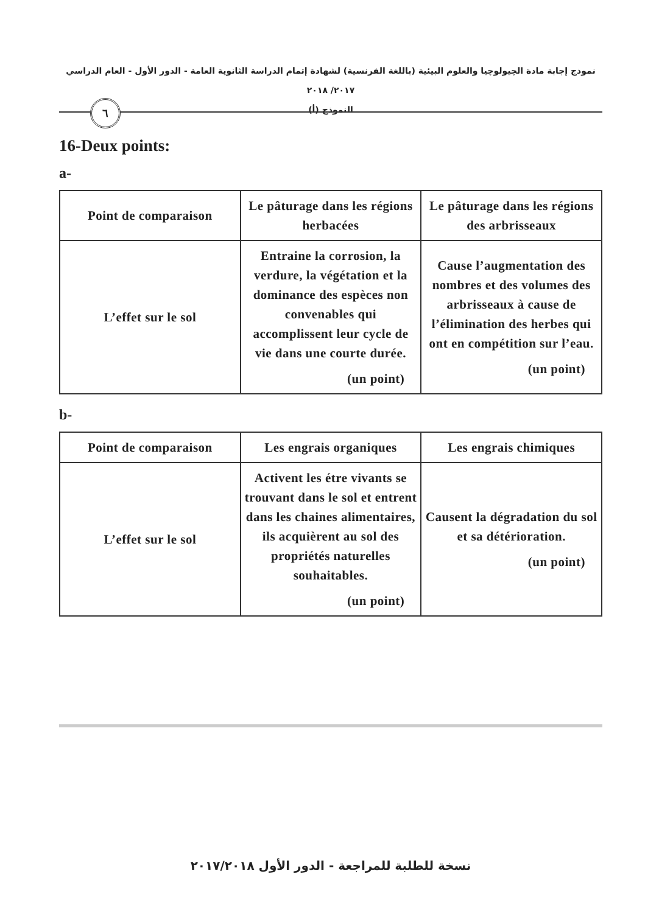نموذج إجابة مادة الچيولوچيا والعلوم البيئية (باللغة الفرنسية) لشهادة إتمام الدراسة الثانوية العامة - الدور الأول - العام الدراسي ٢٠١٧/ ٢٠١٨
النموذج (أ)
٦
16-Deux points:
a-
| Point de comparaison | Le pâturage dans les régions herbacées | Le pâturage dans les régions des arbrisseaux |
| --- | --- | --- |
| L’effet sur le sol | Entraine la corrosion, la verdure, la végétation et la dominance des espèces non convenables qui accomplissent leur cycle de vie dans une courte durée. (un point) | Cause l’augmentation des nombres et des volumes des arbrisseaux à cause de l’élimination des herbes qui ont en compétition sur l’eau. (un point) |
b-
| Point de comparaison | Les engrais organiques | Les engrais chimiques |
| --- | --- | --- |
| L’effet sur le sol | Activent les étre vivants se trouvant dans le sol et entrent dans les chaines alimentaires, ils acquièrent au sol des propriétés naturelles souhaitables. (un point) | Causent la dégradation du sol et sa détérioration. (un point) |
نسخة للطلبة للمراجعة - الدور الأول ٢٠١٧/٢٠١٨